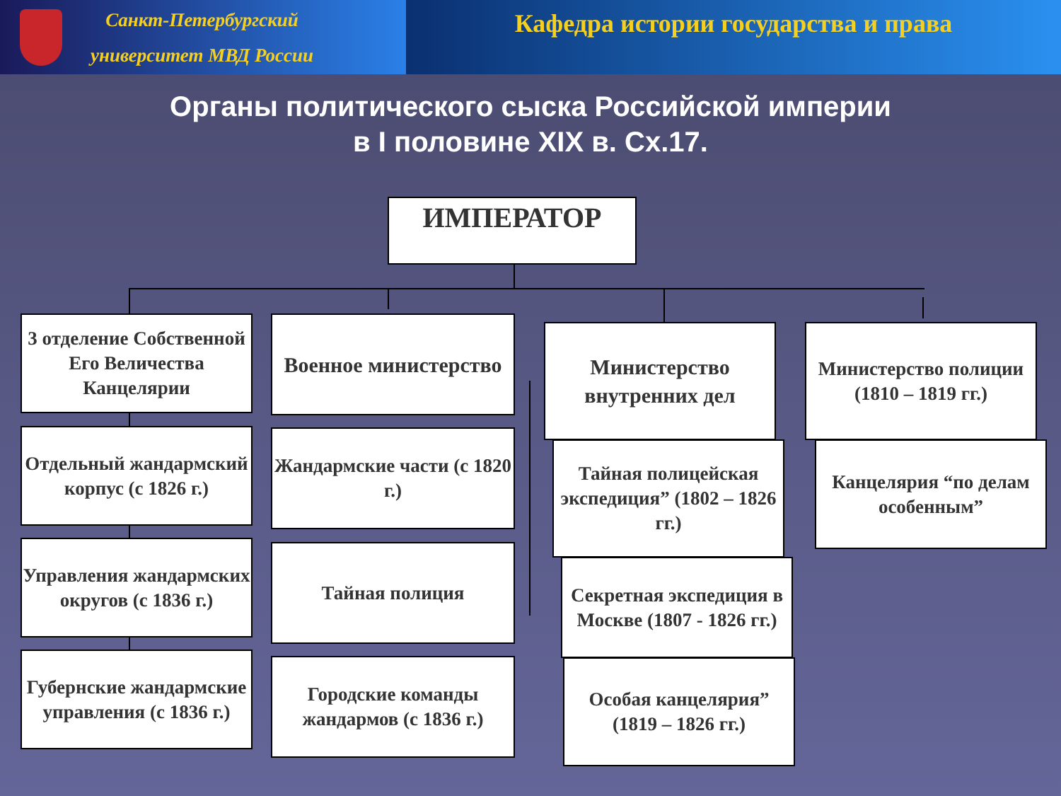Санкт-Петербургский
университет МВД России
Кафедра истории государства и права
Органы политического сыска Российской империи
в I половине XIX в. Сх.17.
ИМПЕРАТОР
3 отделение Собственной Его Величества Канцелярии
Отдельный жандармский корпус (с 1826 г.)
Управления жандармских округов (с 1836 г.)
Губернские жандармские управления (с 1836 г.)
Военное министерство
Жандармские части (с 1820 г.)
Тайная полиция
Городские команды жандармов (с 1836 г.)
Министерство внутренних дел
Тайная полицейская экспедиция” (1802 – 1826 гг.)
Секретная экспедиция в Москве (1807 - 1826 гг.)
Особая канцелярия” (1819 – 1826 гг.)
Министерство полиции (1810 – 1819 гг.)
Канцелярия “по делам особенным”